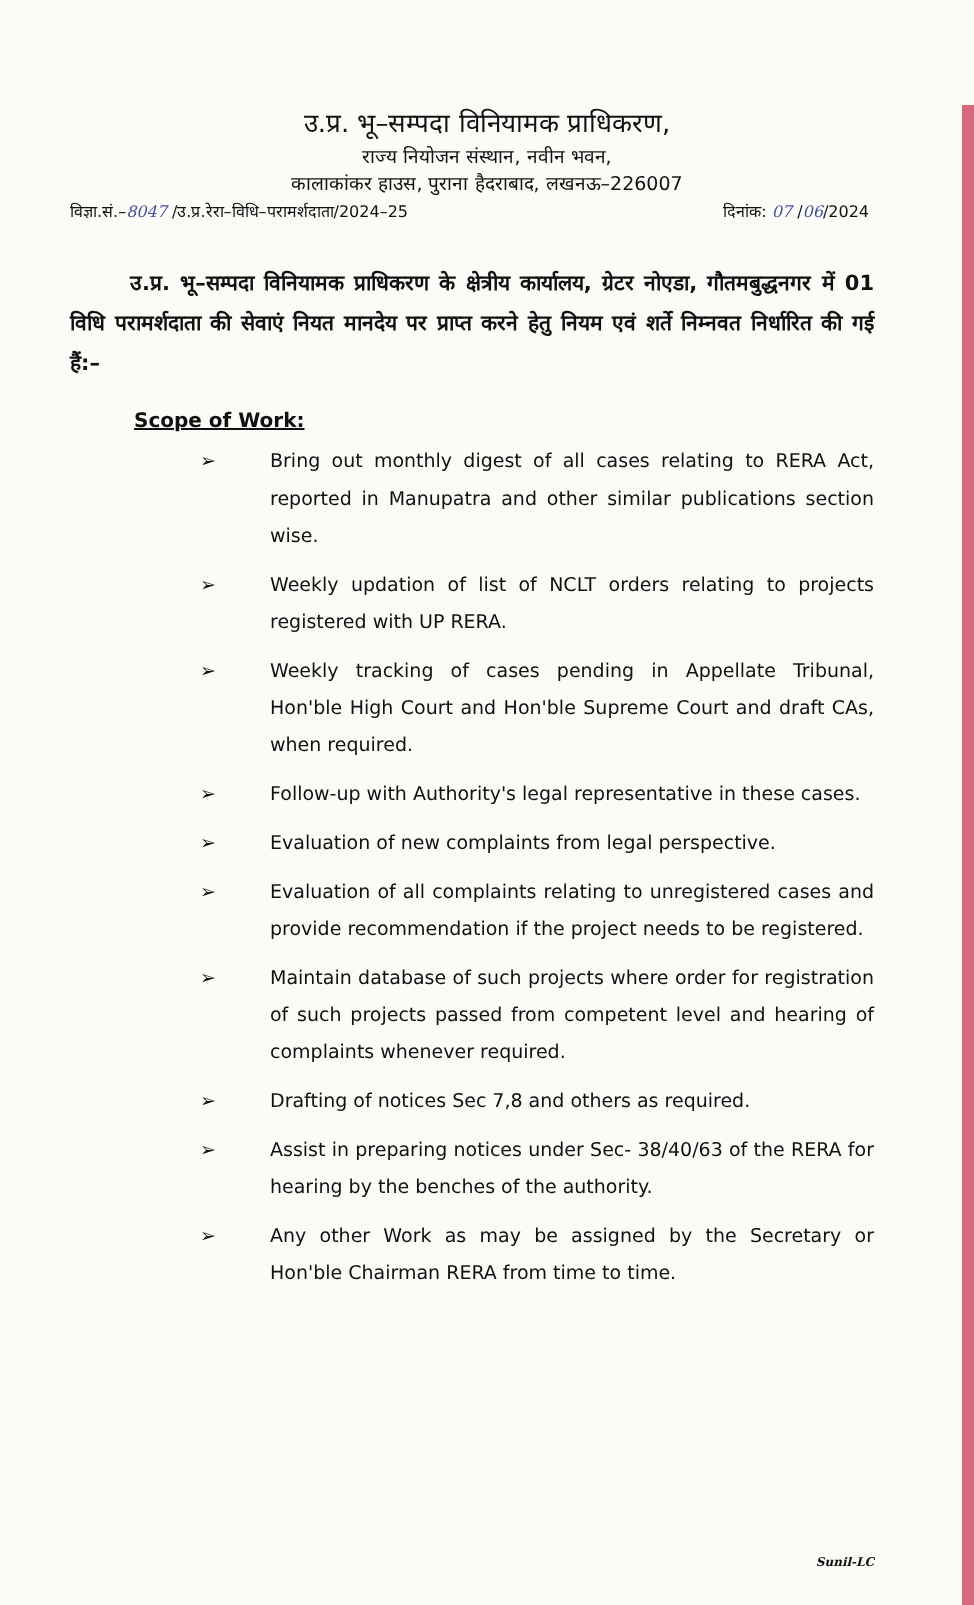उ.प्र. भू–सम्पदा विनियामक प्राधिकरण,
राज्य नियोजन संस्थान, नवीन भवन,
कालाकांकर हाउस, पुराना हैदराबाद, लखनऊ–226007
विज्ञा.सं.–8047 /उ.प्र.रेरा–विधि–परामर्शदाता/2024–25 दिनांक: 07 /06/2024
उ.प्र. भू–सम्पदा विनियामक प्राधिकरण के क्षेत्रीय कार्यालय, ग्रेटर नोएडा, गौतमबुद्धनगर में 01 विधि परामर्शदाता की सेवाएं नियत मानदेय पर प्राप्त करने हेतु नियम एवं शर्ते निम्नवत निर्धारित की गई हैं:–
Scope of Work:
➢ Bring out monthly digest of all cases relating to RERA Act, reported in Manupatra and other similar publications section wise.
➢ Weekly updation of list of NCLT orders relating to projects registered with UP RERA.
➢ Weekly tracking of cases pending in Appellate Tribunal, Hon'ble High Court and Hon'ble Supreme Court and draft CAs, when required.
➢ Follow-up with Authority's legal representative in these cases.
➢ Evaluation of new complaints from legal perspective.
➢ Evaluation of all complaints relating to unregistered cases and provide recommendation if the project needs to be registered.
➢ Maintain database of such projects where order for registration of such projects passed from competent level and hearing of complaints whenever required.
➢ Drafting of notices Sec 7,8 and others as required.
➢ Assist in preparing notices under Sec- 38/40/63 of the RERA for hearing by the benches of the authority.
➢ Any other Work as may be assigned by the Secretary or Hon'ble Chairman RERA from time to time.
Sunil-LC